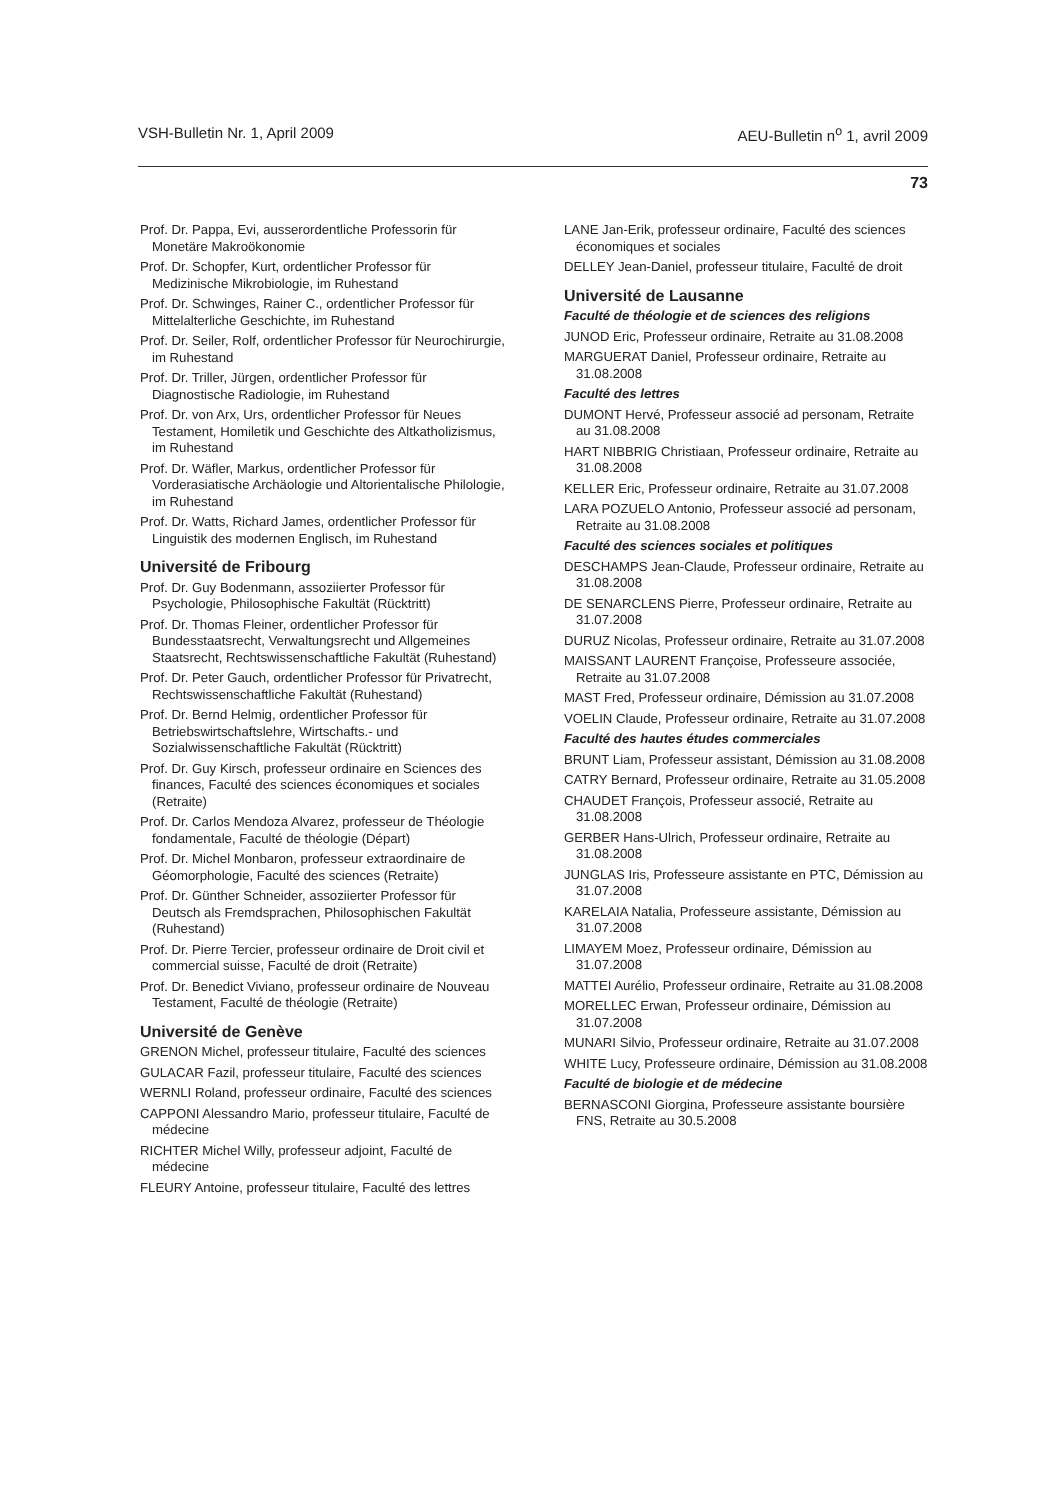VSH-Bulletin Nr. 1, April 2009 AEU-Bulletin n<sup>o</sup> 1, avril 2009
73
Prof. Dr. Pappa, Evi, ausserordentliche Professorin für Monetäre Makroökonomie
Prof. Dr. Schopfer, Kurt, ordentlicher Professor für Medizinische Mikrobiologie, im Ruhestand
Prof. Dr. Schwinges, Rainer C., ordentlicher Professor für Mittelalterliche Geschichte, im Ruhestand
Prof. Dr. Seiler, Rolf, ordentlicher Professor für Neurochirurgie, im Ruhestand
Prof. Dr. Triller, Jürgen, ordentlicher Professor für Diagnostische Radiologie, im Ruhestand
Prof. Dr. von Arx, Urs, ordentlicher Professor für Neues Testament, Homiletik und Geschichte des Altkatholizismus, im Ruhestand
Prof. Dr. Wäfler, Markus, ordentlicher Professor für Vorderasiatische Archäologie und Altorientalische Philologie, im Ruhestand
Prof. Dr. Watts, Richard James, ordentlicher Professor für Linguistik des modernen Englisch, im Ruhestand
Université de Fribourg
Prof. Dr. Guy Bodenmann, assoziierter Professor für Psychologie, Philosophische Fakultät (Rücktritt)
Prof. Dr. Thomas Fleiner, ordentlicher Professor für Bundesstaatsrecht, Verwaltungsrecht und Allgemeines Staatsrecht, Rechtswissenschaftliche Fakultät (Ruhestand)
Prof. Dr. Peter Gauch, ordentlicher Professor für Privatrecht, Rechtswissenschaftliche Fakultät (Ruhestand)
Prof. Dr. Bernd Helmig, ordentlicher Professor für Betriebswirtschaftslehre, Wirtschafts.- und Sozialwissenschaftliche Fakultät (Rücktritt)
Prof. Dr. Guy Kirsch, professeur ordinaire en Sciences des finances, Faculté des sciences économiques et sociales (Retraite)
Prof. Dr. Carlos Mendoza Alvarez, professeur de Théologie fondamentale, Faculté de théologie (Départ)
Prof. Dr. Michel Monbaron, professeur extraordinaire de Géomorphologie, Faculté des sciences (Retraite)
Prof. Dr. Günther Schneider, assoziierter Professor für Deutsch als Fremdsprachen, Philosophischen Fakultät (Ruhestand)
Prof. Dr. Pierre Tercier, professeur ordinaire de Droit civil et commercial suisse, Faculté de droit (Retraite)
Prof. Dr. Benedict Viviano, professeur ordinaire de Nouveau Testament, Faculté de théologie (Retraite)
Université de Genève
GRENON Michel, professeur titulaire, Faculté des sciences
GULACAR Fazil, professeur titulaire, Faculté des sciences
WERNLI Roland, professeur ordinaire, Faculté des sciences
CAPPONI Alessandro Mario, professeur titulaire, Faculté de médecine
RICHTER Michel Willy, professeur adjoint, Faculté de médecine
FLEURY Antoine, professeur titulaire, Faculté des lettres
LANE Jan-Erik, professeur ordinaire, Faculté des sciences économiques et sociales
DELLEY Jean-Daniel, professeur titulaire, Faculté de droit
Université de Lausanne
Faculté de théologie et de sciences des religions
JUNOD Eric, Professeur ordinaire, Retraite au 31.08.2008
MARGUERAT Daniel, Professeur ordinaire, Retraite au 31.08.2008
Faculté des lettres
DUMONT Hervé, Professeur associé ad personam, Retraite au 31.08.2008
HART NIBBRIG Christiaan, Professeur ordinaire, Retraite au 31.08.2008
KELLER Eric, Professeur ordinaire, Retraite au 31.07.2008
LARA POZUELO Antonio, Professeur associé ad personam, Retraite au 31.08.2008
Faculté des sciences sociales et politiques
DESCHAMPS Jean-Claude, Professeur ordinaire, Retraite au 31.08.2008
DE SENARCLENS Pierre, Professeur ordinaire, Retraite au 31.07.2008
DURUZ Nicolas, Professeur ordinaire, Retraite au 31.07.2008
MAISSANT LAURENT Françoise, Professeure associée, Retraite au 31.07.2008
MAST Fred, Professeur ordinaire, Démission au 31.07.2008
VOELIN Claude, Professeur ordinaire, Retraite au 31.07.2008
Faculté des hautes études commerciales
BRUNT Liam, Professeur assistant, Démission au 31.08.2008
CATRY Bernard, Professeur ordinaire, Retraite au 31.05.2008
CHAUDET François, Professeur associé, Retraite au 31.08.2008
GERBER Hans-Ulrich, Professeur ordinaire, Retraite au 31.08.2008
JUNGLAS Iris, Professeure assistante en PTC, Démission au 31.07.2008
KARELAIA Natalia, Professeure assistante, Démission au 31.07.2008
LIMAYEM Moez, Professeur ordinaire, Démission au 31.07.2008
MATTEI Aurélio, Professeur ordinaire, Retraite au 31.08.2008
MORELLEC Erwan, Professeur ordinaire, Démission au 31.07.2008
MUNARI Silvio, Professeur ordinaire, Retraite au 31.07.2008
WHITE Lucy, Professeure ordinaire, Démission au 31.08.2008
Faculté de biologie et de médecine
BERNASCONI Giorgina, Professeure assistante boursière FNS, Retraite au 30.5.2008